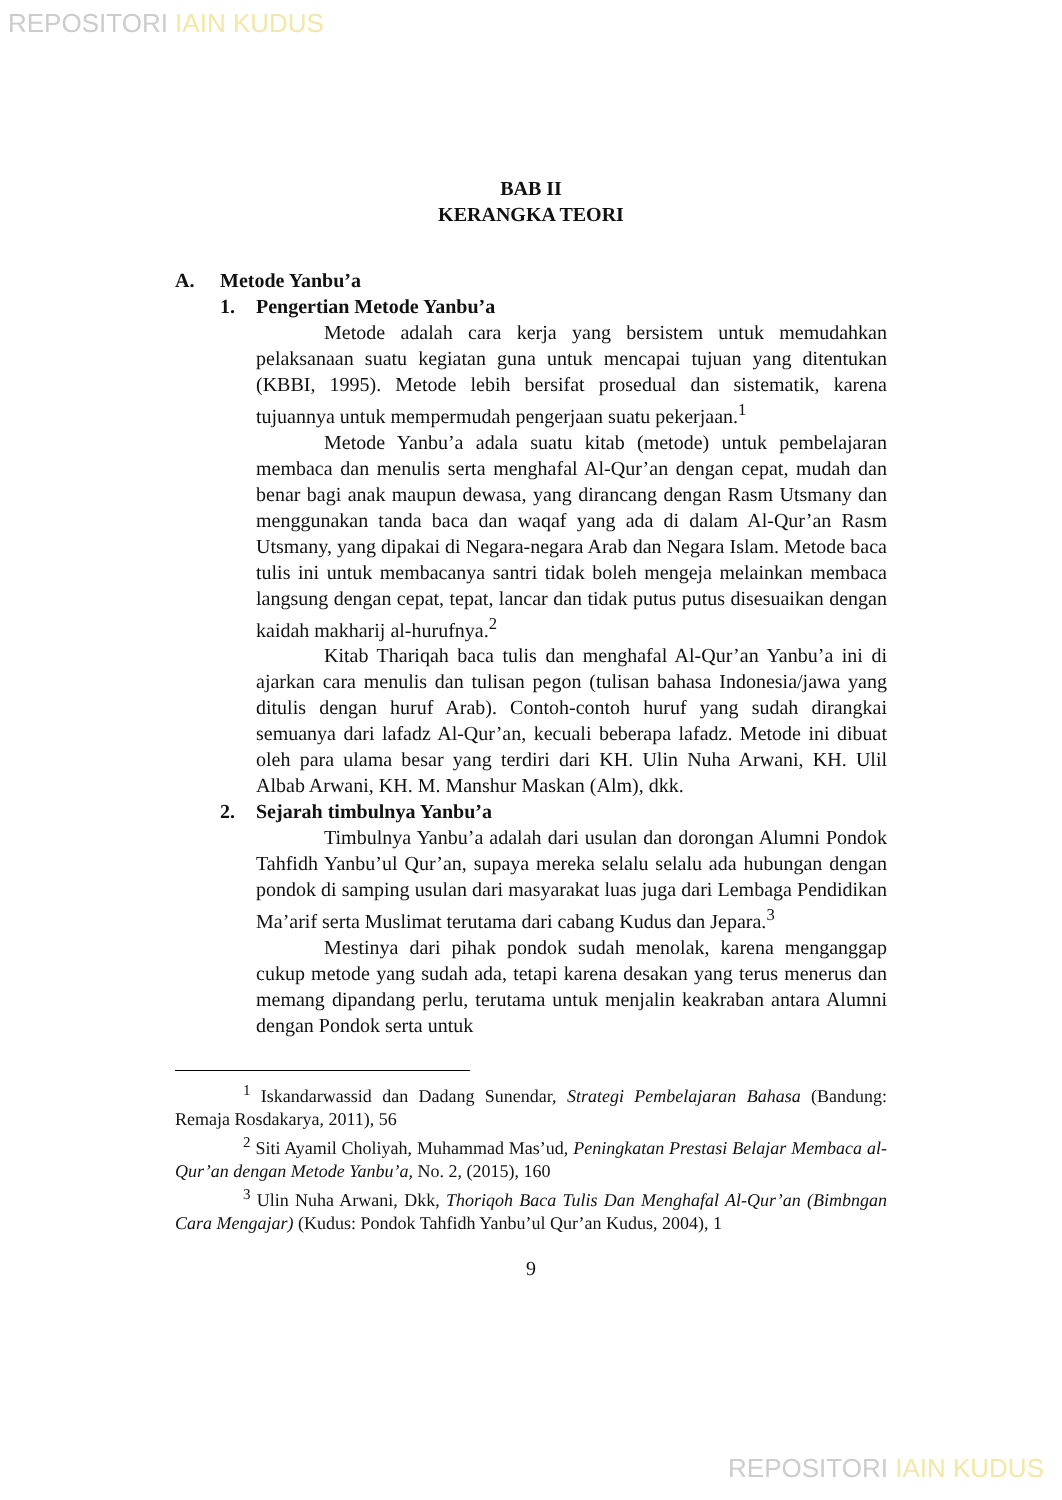REPOSITORI IAIN KUDUS
BAB II
KERANGKA TEORI
A. Metode Yanbu’a
1. Pengertian Metode Yanbu’a
Metode adalah cara kerja yang bersistem untuk memudahkan pelaksanaan suatu kegiatan guna untuk mencapai tujuan yang ditentukan (KBBI, 1995). Metode lebih bersifat prosedual dan sistematik, karena tujuannya untuk mempermudah pengerjaan suatu pekerjaan.<sup>1</sup>
Metode Yanbu’a adala suatu kitab (metode) untuk pembelajaran membaca dan menulis serta menghafal Al-Qur’an dengan cepat, mudah dan benar bagi anak maupun dewasa, yang dirancang dengan Rasm Utsmany dan menggunakan tanda baca dan waqaf yang ada di dalam Al-Qur’an Rasm Utsmany, yang dipakai di Negara-negara Arab dan Negara Islam. Metode baca tulis ini untuk membacanya santri tidak boleh mengeja melainkan membaca langsung dengan cepat, tepat, lancar dan tidak putus putus disesuaikan dengan kaidah makharij al-hurufnya.<sup>2</sup>
Kitab Thariqah baca tulis dan menghafal Al-Qur’an Yanbu’a ini di ajarkan cara menulis dan tulisan pegon (tulisan bahasa Indonesia/jawa yang ditulis dengan huruf Arab). Contoh-contoh huruf yang sudah dirangkai semuanya dari lafadz Al-Qur’an, kecuali beberapa lafadz. Metode ini dibuat oleh para ulama besar yang terdiri dari KH. Ulin Nuha Arwani, KH. Ulil Albab Arwani, KH. M. Manshur Maskan (Alm), dkk.
2. Sejarah timbulnya Yanbu’a
Timbulnya Yanbu’a adalah dari usulan dan dorongan Alumni Pondok Tahfidh Yanbu’ul Qur’an, supaya mereka selalu selalu ada hubungan dengan pondok di samping usulan dari masyarakat luas juga dari Lembaga Pendidikan Ma’arif serta Muslimat terutama dari cabang Kudus dan Jepara.<sup>3</sup>
Mestinya dari pihak pondok sudah menolak, karena menganggap cukup metode yang sudah ada, tetapi karena desakan yang terus menerus dan memang dipandang perlu, terutama untuk menjalin keakraban antara Alumni dengan Pondok serta untuk
<sup>1</sup> Iskandarwassid dan Dadang Sunendar, Strategi Pembelajaran Bahasa (Bandung: Remaja Rosdakarya, 2011), 56
<sup>2</sup> Siti Ayamil Choliyah, Muhammad Mas’ud, Peningkatan Prestasi Belajar Membaca al-Qur’an dengan Metode Yanbu’a, No. 2, (2015), 160
<sup>3</sup> Ulin Nuha Arwani, Dkk, Thoriqoh Baca Tulis Dan Menghafal Al-Qur’an (Bimbngan Cara Mengajar) (Kudus: Pondok Tahfidh Yanbu’ul Qur’an Kudus, 2004), 1
9
REPOSITORI IAIN KUDUS